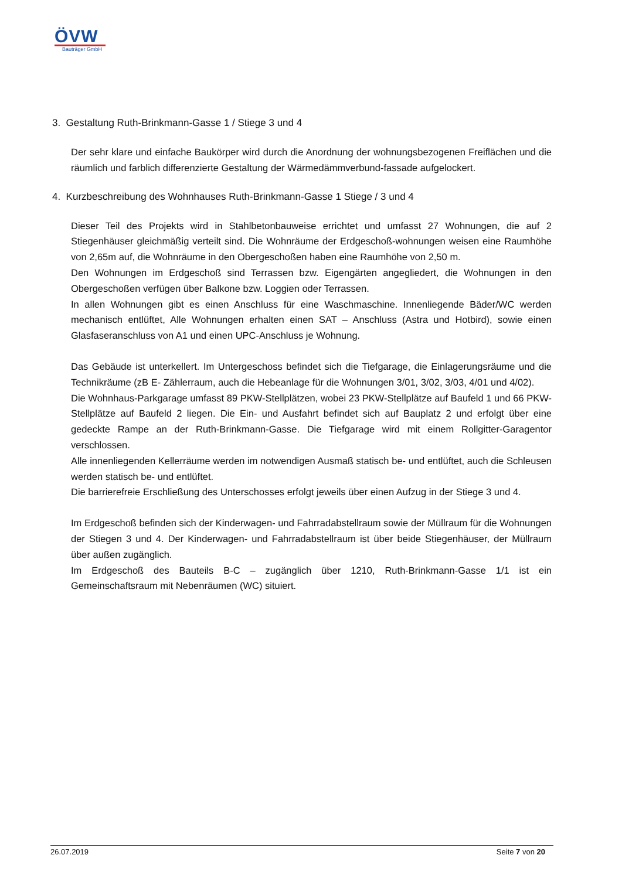ÖVW
Bauträger GmbH
3. Gestaltung Ruth-Brinkmann-Gasse 1 / Stiege 3 und 4
Der sehr klare und einfache Baukörper wird durch die Anordnung der wohnungsbezogenen Freiflächen und die räumlich und farblich differenzierte Gestaltung der Wärmedämmverbund-fassade aufgelockert.
4. Kurzbeschreibung des Wohnhauses Ruth-Brinkmann-Gasse 1 Stiege / 3 und 4
Dieser Teil des Projekts wird in Stahlbetonbauweise errichtet und umfasst 27 Wohnungen, die auf 2 Stiegenhäuser gleichmäßig verteilt sind. Die Wohnräume der Erdgeschoß-wohnungen weisen eine Raumhöhe von 2,65m auf, die Wohnräume in den Obergeschoßen haben eine Raumhöhe von 2,50 m.
Den Wohnungen im Erdgeschoß sind Terrassen bzw. Eigengärten angegliedert, die Wohnungen in den Obergeschoßen verfügen über Balkone bzw. Loggien oder Terrassen.
In allen Wohnungen gibt es einen Anschluss für eine Waschmaschine. Innenliegende Bäder/WC werden mechanisch entlüftet, Alle Wohnungen erhalten einen SAT – Anschluss (Astra und Hotbird), sowie einen Glasfaseranschluss von A1 und einen UPC-Anschluss je Wohnung.
Das Gebäude ist unterkellert. Im Untergeschoss befindet sich die Tiefgarage, die Einlagerungsräume und die Technikräume (zB E- Zählerraum, auch die Hebeanlage für die Wohnungen 3/01, 3/02, 3/03, 4/01 und 4/02).
Die Wohnhaus-Parkgarage umfasst 89 PKW-Stellplätzen, wobei 23 PKW-Stellplätze auf Baufeld 1 und 66 PKW-Stellplätze auf Baufeld 2 liegen. Die Ein- und Ausfahrt befindet sich auf Bauplatz 2 und erfolgt über eine gedeckte Rampe an der Ruth-Brinkmann-Gasse. Die Tiefgarage wird mit einem Rollgitter-Garagentor verschlossen.
Alle innenliegenden Kellerräume werden im notwendigen Ausmaß statisch be- und entlüftet, auch die Schleusen werden statisch be- und entlüftet.
Die barrierefreie Erschließung des Unterschosses erfolgt jeweils über einen Aufzug in der Stiege 3 und 4.
Im Erdgeschoß befinden sich der Kinderwagen- und Fahrradabstellraum sowie der Müllraum für die Wohnungen der Stiegen 3 und 4. Der Kinderwagen- und Fahrradabstellraum ist über beide Stiegenhäuser, der Müllraum über außen zugänglich.
Im Erdgeschoß des Bauteils B-C – zugänglich über 1210, Ruth-Brinkmann-Gasse 1/1 ist ein Gemeinschaftsraum mit Nebenräumen (WC) situiert.
26.07.2019 Seite 7 von 20